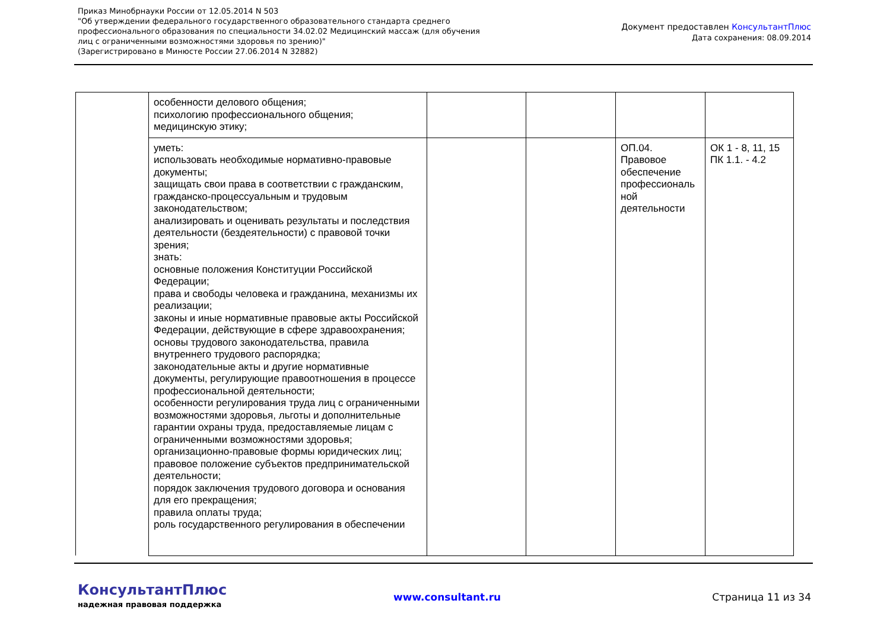Приказ Минобрнауки России от 12.05.2014 N 503
"Об утверждении федерального государственного образовательного стандарта среднего профессионального образования по специальности 34.02.02 Медицинский массаж (для обучения лиц с ограниченными возможностями здоровья по зрению)"
(Зарегистрировано в Минюсте России 27.06.2014 N 32882)
Документ предоставлен КонсультантПлюс
Дата сохранения: 08.09.2014
| | особенности делового общения; психологию профессионального общения; медицинскую этику; | | | | |
| | уметь: использовать необходимые нормативно-правовые документы; защищать свои права в соответствии с гражданским, гражданско-процессуальным и трудовым законодательством; анализировать и оценивать результаты и последствия деятельности (бездеятельности) с правовой точки зрения; знать: основные положения Конституции Российской Федерации; права и свободы человека и гражданина, механизмы их реализации; законы и иные нормативные правовые акты Российской Федерации, действующие в сфере здравоохранения; основы трудового законодательства, правила внутреннего трудового распорядка; законодательные акты и другие нормативные документы, регулирующие правоотношения в процессе профессиональной деятельности; особенности регулирования труда лиц с ограниченными возможностями здоровья, льготы и дополнительные гарантии охраны труда, предоставляемые лицам с ограниченными возможностями здоровья; организационно-правовые формы юридических лиц; правовое положение субъектов предпринимательской деятельности; порядок заключения трудового договора и основания для его прекращения; правила оплаты труда; роль государственного регулирования в обеспечении | | | ОП.04. Правовое обеспечение профессиональ ной деятельности | ОК 1 - 8, 11, 15 ПК 1.1. - 4.2 |
КонсультантПлюс
надежная правовая поддержка
www.consultant.ru Страница 11 из 34